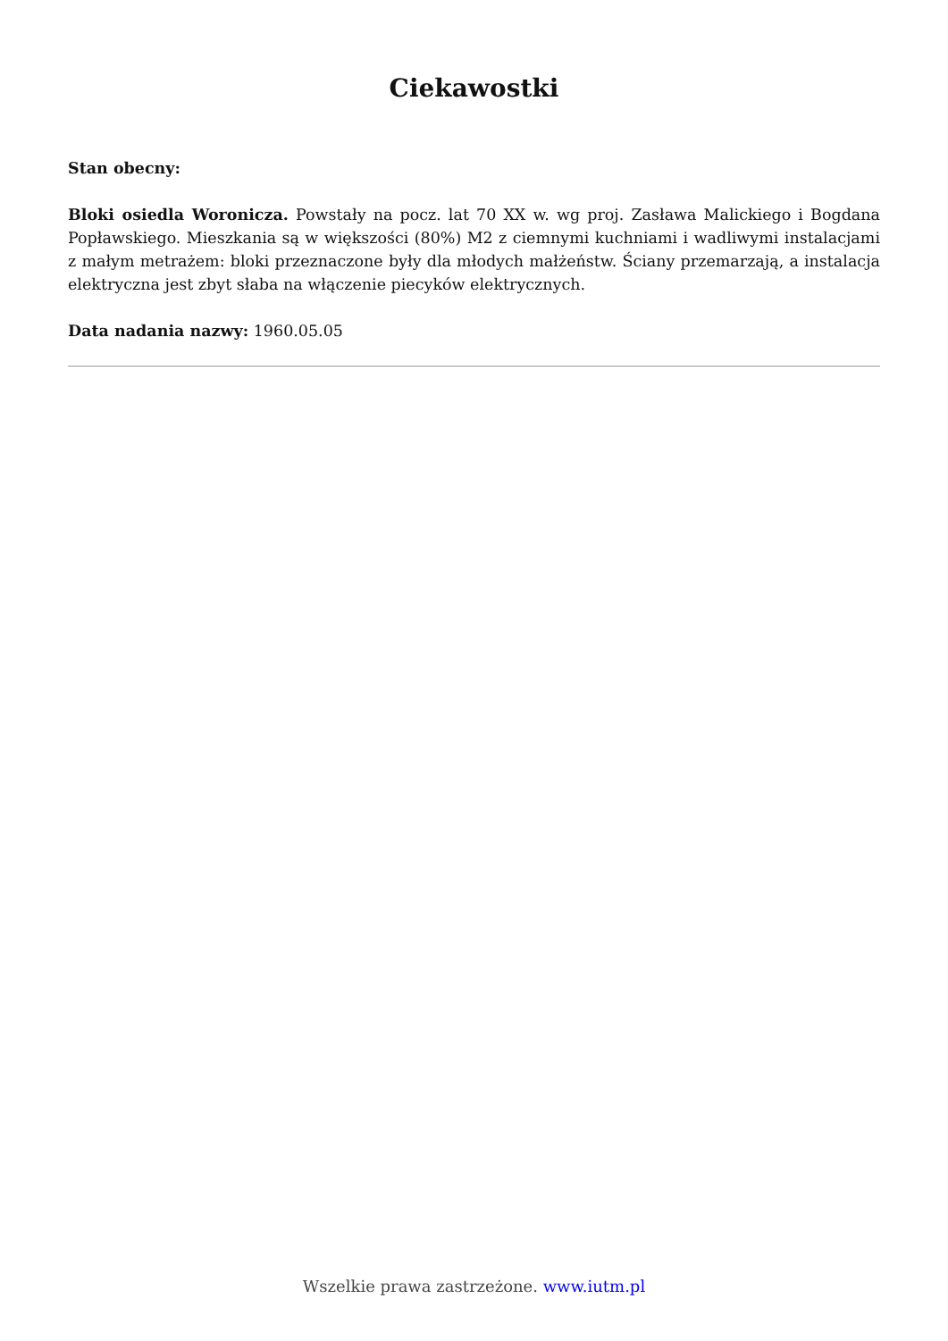Ciekawostki
Stan obecny:
Bloki osiedla Woronicza. Powstały na pocz. lat 70 XX w. wg proj. Zasława Malickiego i Bogdana Popławskiego. Mieszkania są w większości (80%) M2 z ciemnymi kuchniami i wadliwymi instalacjami z małym metrażem: bloki przeznaczone były dla młodych małżeństw. Ściany przemarzają, a instalacja elektryczna jest zbyt słaba na włączenie piecyków elektrycznych.
Data nadania nazwy: 1960.05.05
Wszelkie prawa zastrzeżone. www.iutm.pl